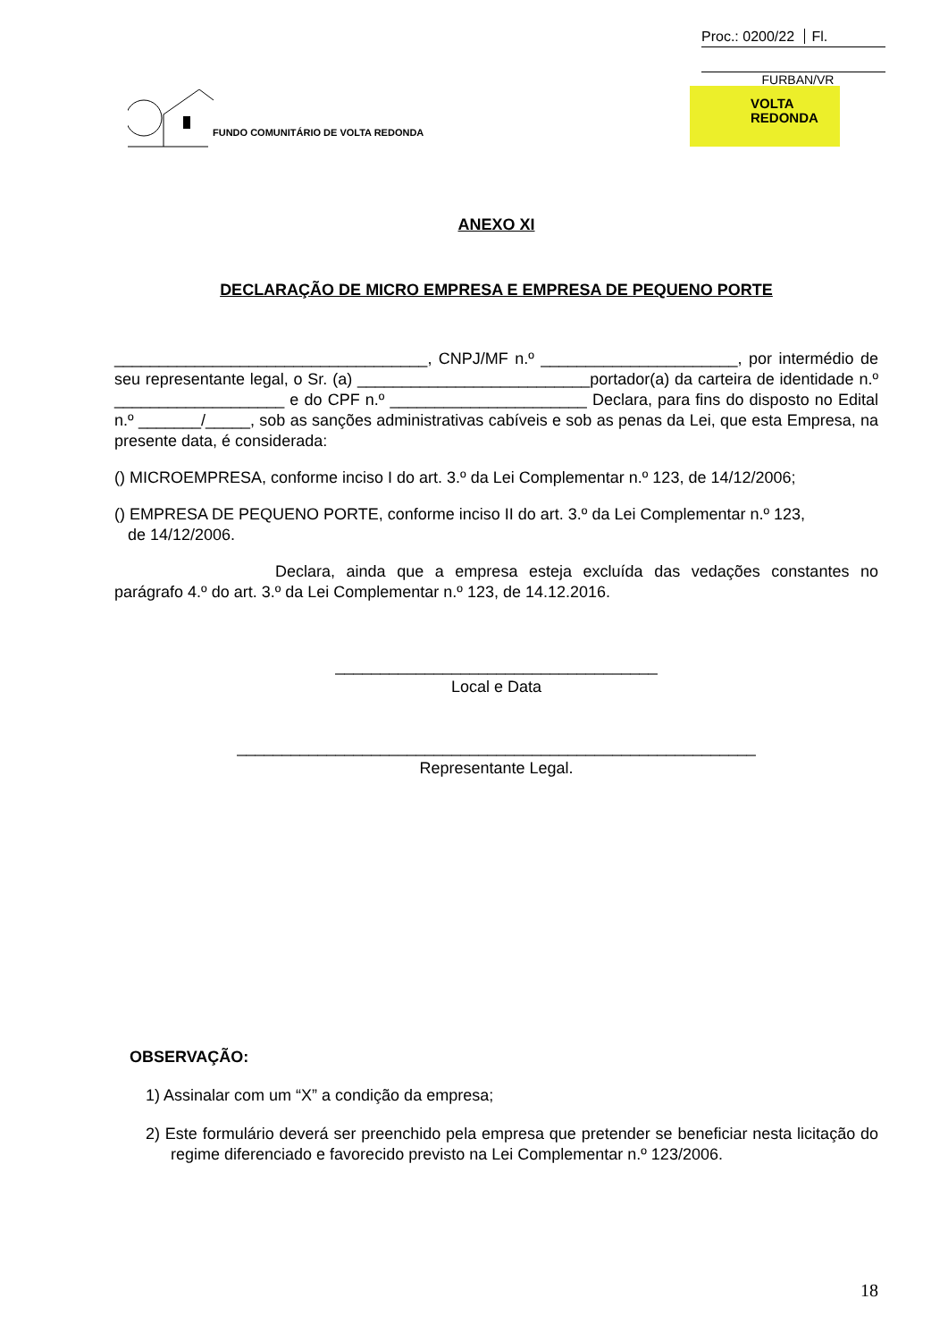Proc.: 0200/22 Fl.
FURBAN/VR
FUNDO COMUNITÁRIO DE VOLTA REDONDA
VOLTA
REDONDA
ANEXO XI
DECLARAÇÃO DE MICRO EMPRESA E EMPRESA DE PEQUENO PORTE
___________________________________, CNPJ/MF n.º ______________________, por intermédio de seu representante legal, o Sr. (a) __________________________portador(a) da carteira de identidade n.º ___________________ e do CPF n.º ______________________ Declara, para fins do disposto no Edital n.º _______/_____, sob as sanções administrativas cabíveis e sob as penas da Lei, que esta Empresa, na presente data, é considerada:
() MICROEMPRESA, conforme inciso I do art. 3.º da Lei Complementar n.º 123, de 14/12/2006;
() EMPRESA DE PEQUENO PORTE, conforme inciso II do art. 3.º da Lei Complementar n.º 123,
de 14/12/2006.
Declara, ainda que a empresa esteja excluída das vedações constantes no parágrafo 4.º do art. 3.º da Lei Complementar n.º 123, de 14.12.2016.
____________________________________
Local e Data
__________________________________________________________
Representante Legal.
OBSERVAÇÃO:
1) Assinalar com um “X” a condição da empresa;
2) Este formulário deverá ser preenchido pela empresa que pretender se beneficiar nesta licitação do regime diferenciado e favorecido previsto na Lei Complementar n.º 123/2006.
18